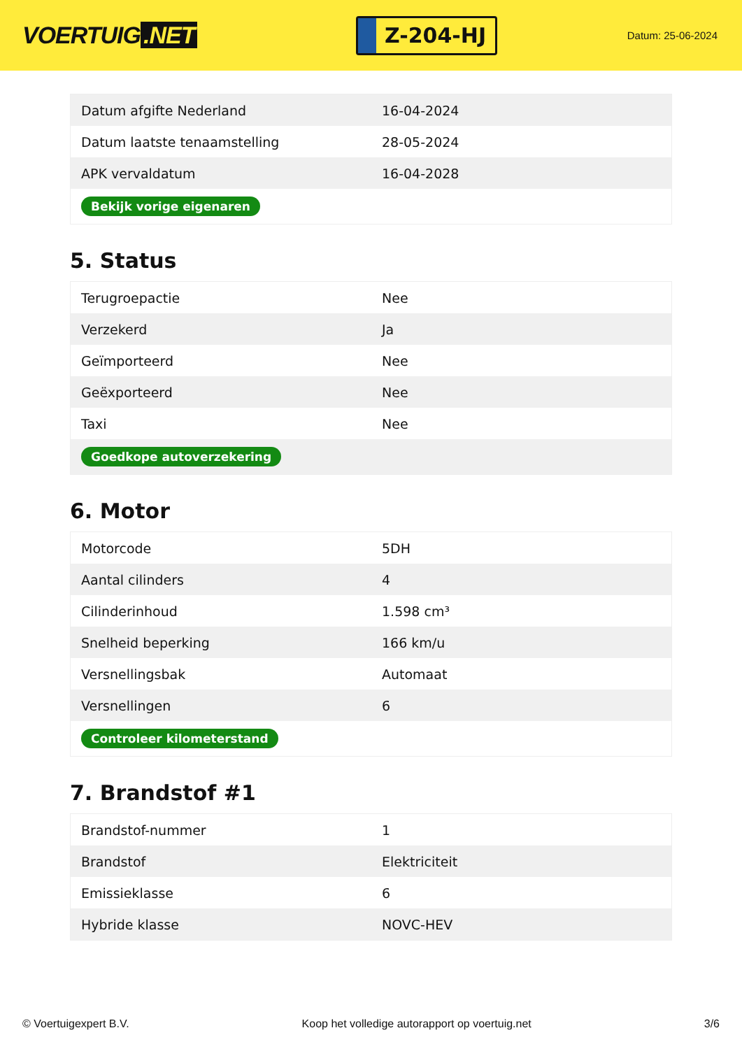VOERTUIG.NET
Z-204-HJ
Datum: 25-06-2024
| Datum afgifte Nederland | 16-04-2024 |
| Datum laatste tenaamstelling | 28-05-2024 |
| APK vervaldatum | 16-04-2028 |
| Bekijk vorige eigenaren | |
5. Status
| Terugroepactie | Nee |
| Verzekerd | Ja |
| Geïmporteerd | Nee |
| Geëxporteerd | Nee |
| Taxi | Nee |
| Goedkope autoverzekering | |
6. Motor
| Motorcode | 5DH |
| Aantal cilinders | 4 |
| Cilinderinhoud | 1.598 cm³ |
| Snelheid beperking | 166 km/u |
| Versnellingsbak | Automaat |
| Versnellingen | 6 |
| Controleer kilometerstand | |
7. Brandstof #1
| Brandstof-nummer | 1 |
| Brandstof | Elektriciteit |
| Emissieklasse | 6 |
| Hybride klasse | NOVC-HEV |
© Voertuigexpert B.V. Koop het volledige autorapport op voertuig.net 3/6